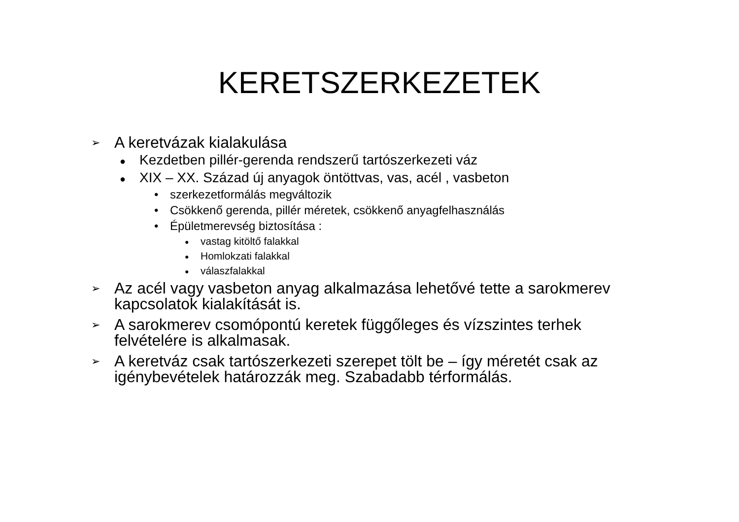KERETSZERKEZETEK
➢ A keretvázak kialakulása
● Kezdetben pillér-gerenda rendszerű tartószerkezeti váz
● XIX – XX. Század új anyagok öntöttvas, vas, acél , vasbeton
• szerkezetformálás megváltozik
• Csökkenő gerenda, pillér méretek, csökkenő anyagfelhasználás
• Épületmerevség biztosítása :
● vastag kitöltő falakkal
● Homlokzati falakkal
● válaszfalakkal
➢ Az acél vagy vasbeton anyag alkalmazása lehetővé tette a sarokmerev kapcsolatok kialakítását is.
➢ A sarokmerev csomópontú keretek függőleges és vízszintes terhek felvételére is alkalmasak.
➢ A keretváz csak tartószerkezeti szerepet tölt be – így méretét csak az igénybevételek határozzák meg. Szabadabb térformálás.